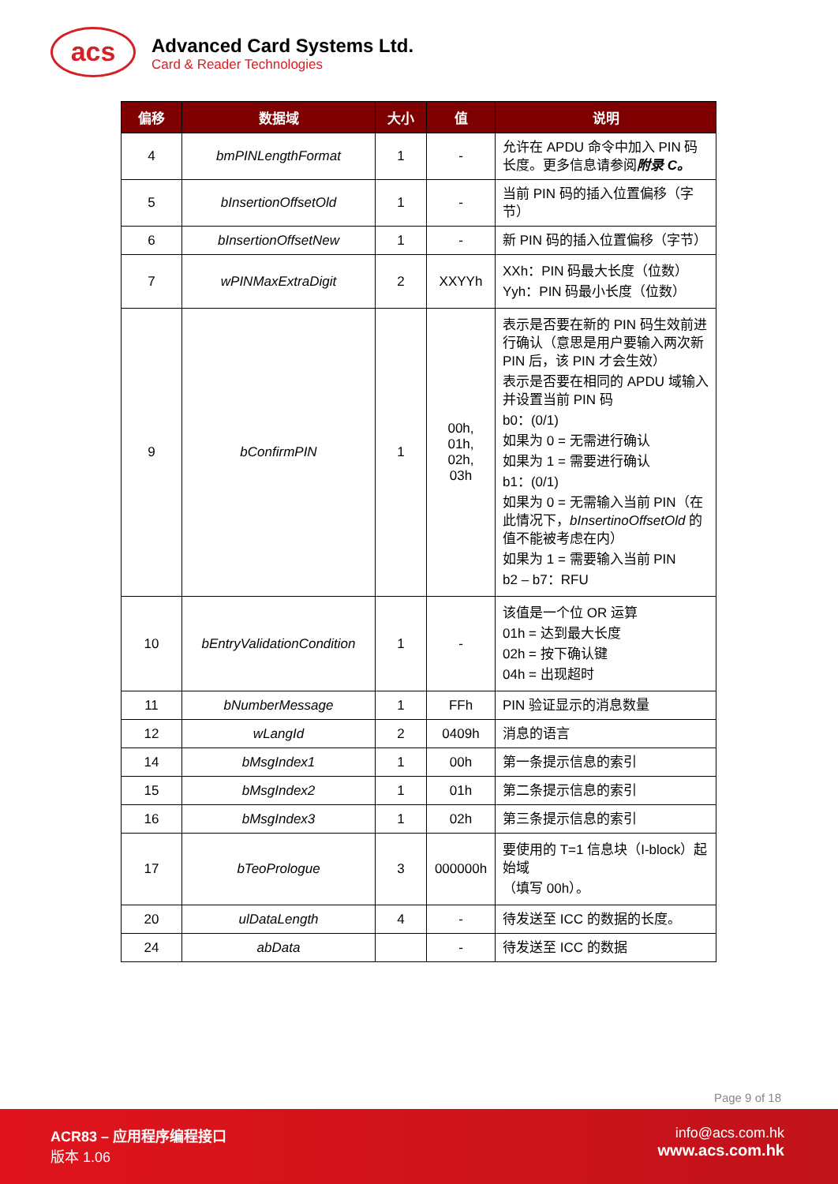acs
Advanced Card Systems Ltd.
Card & Reader Technologies
| 偏移 | 数据域 | 大小 | 值 | 说明 |
| --- | --- | --- | --- | --- |
| 4 | bmPINLengthFormat | 1 | - | 允许在 APDU 命令中加入 PIN 码长度。更多信息请参阅 附录 C。 |
| 5 | bInsertionOffsetOld | 1 | - | 当前 PIN 码的插入位置偏移（字节） |
| 6 | bInsertionOffsetNew | 1 | - | 新 PIN 码的插入位置偏移（字节） |
| 7 | wPINMaxExtraDigit | 2 | XXYYh | XXh：PIN 码最大长度（位数） Yyh：PIN 码最小长度（位数） |
| 9 | bConfirmPIN | 1 | 00h, 01h, 02h, 03h | 表示是否要在新的 PIN 码生效前进行确认（意思是用户要输入两次新 PIN 后，该 PIN 才会生效） 表示是否要在相同的 APDU 域输入并设置当前 PIN 码 b0：(0/1) 如果为 0 = 无需进行确认 如果为 1 = 需要进行确认 b1：(0/1) 如果为 0 = 无需输入当前 PIN（在此情况下， bInsertinoOffsetOld 的值不能被考虑在内） 如果为 1 = 需要输入当前 PIN b2 – b7：RFU |
| 10 | bEntryValidationCondition | 1 | - | 该值是一个位 OR 运算 01h = 达到最大长度 02h = 按下确认键 04h = 出现超时 |
| 11 | bNumberMessage | 1 | FFh | PIN 验证显示的消息数量 |
| 12 | wLangId | 2 | 0409h | 消息的语言 |
| 14 | bMsgIndex1 | 1 | 00h | 第一条提示信息的索引 |
| 15 | bMsgIndex2 | 1 | 01h | 第二条提示信息的索引 |
| 16 | bMsgIndex3 | 1 | 02h | 第三条提示信息的索引 |
| 17 | bTeoPrologue | 3 | 000000h | 要使用的 T=1 信息块（I-block）起始域 （填写 00h）。 |
| 20 | ulDataLength | 4 | - | 待发送至 ICC 的数据的长度。 |
| 24 | abData | | - | 待发送至 ICC 的数据 |
Page 9 of 18
ACR83 – 应用程序编程接口
版本 1.06
info@acs.com.hk
www.acs.com.hk